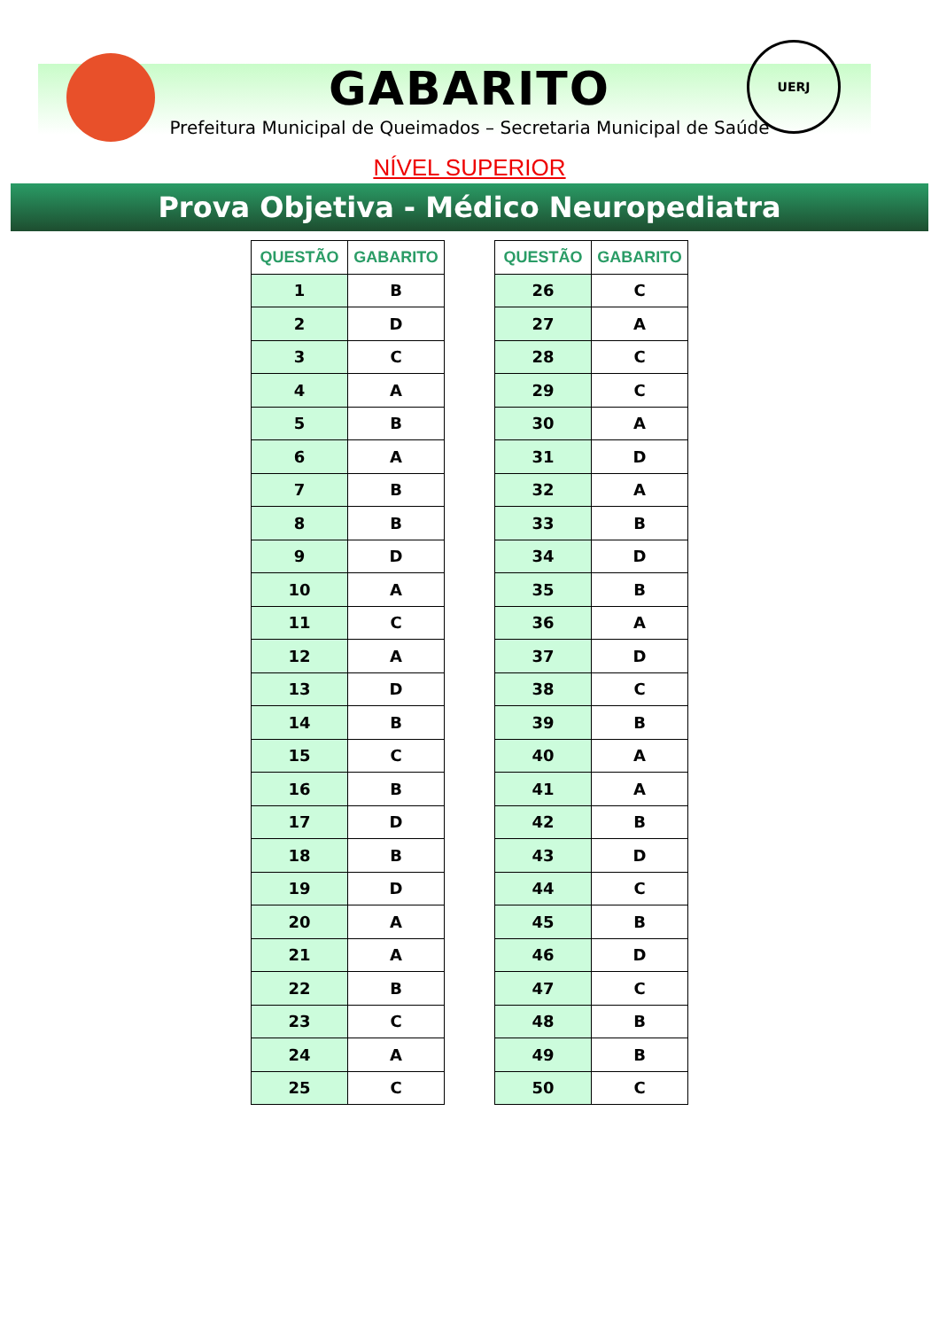UERJ
GABARITO
Prefeitura Municipal de Queimados – Secretaria Municipal de Saúde
NÍVEL SUPERIOR
Prova Objetiva - Médico Neuropediatra
| QUESTÃO | GABARITO |
| --- | --- |
| 1 | B |
| 2 | D |
| 3 | C |
| 4 | A |
| 5 | B |
| 6 | A |
| 7 | B |
| 8 | B |
| 9 | D |
| 10 | A |
| 11 | C |
| 12 | A |
| 13 | D |
| 14 | B |
| 15 | C |
| 16 | B |
| 17 | D |
| 18 | B |
| 19 | D |
| 20 | A |
| 21 | A |
| 22 | B |
| 23 | C |
| 24 | A |
| 25 | C |
| QUESTÃO | GABARITO |
| --- | --- |
| 26 | C |
| 27 | A |
| 28 | C |
| 29 | C |
| 30 | A |
| 31 | D |
| 32 | A |
| 33 | B |
| 34 | D |
| 35 | B |
| 36 | A |
| 37 | D |
| 38 | C |
| 39 | B |
| 40 | A |
| 41 | A |
| 42 | B |
| 43 | D |
| 44 | C |
| 45 | B |
| 46 | D |
| 47 | C |
| 48 | B |
| 49 | B |
| 50 | C |